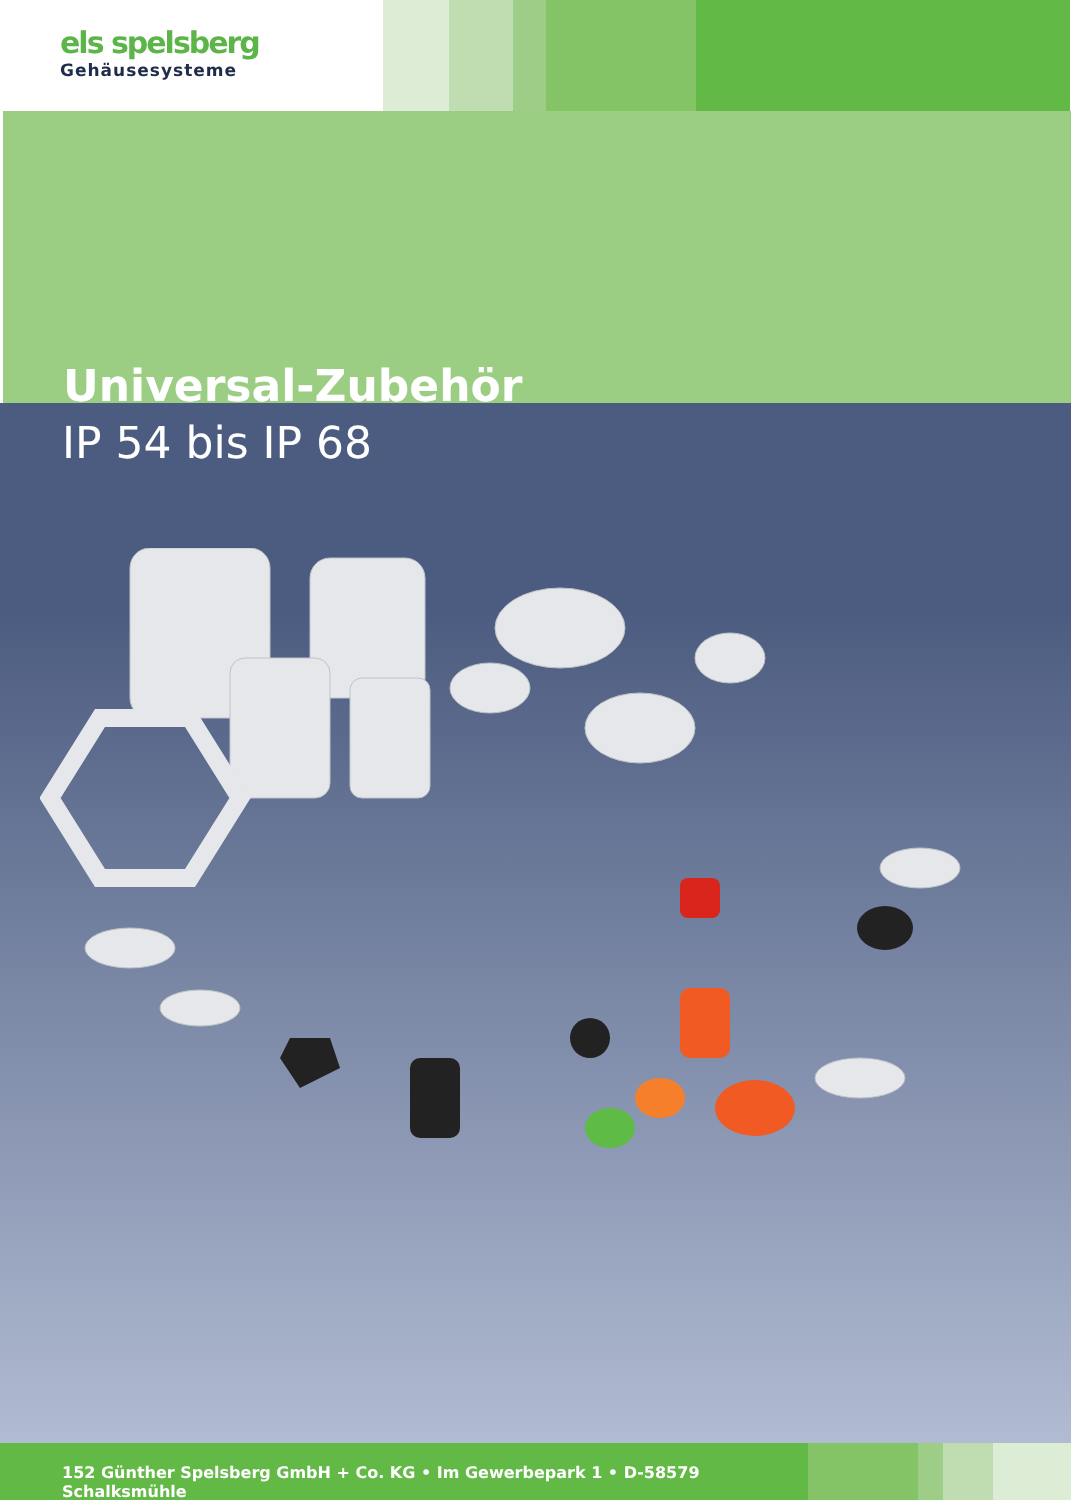els spelsberg
Gehäusesysteme
Universal-Zubehör
IP 54 bis IP 68
152 Günther Spelsberg GmbH + Co. KG • Im Gewerbepark 1 • D-58579 Schalksmühle